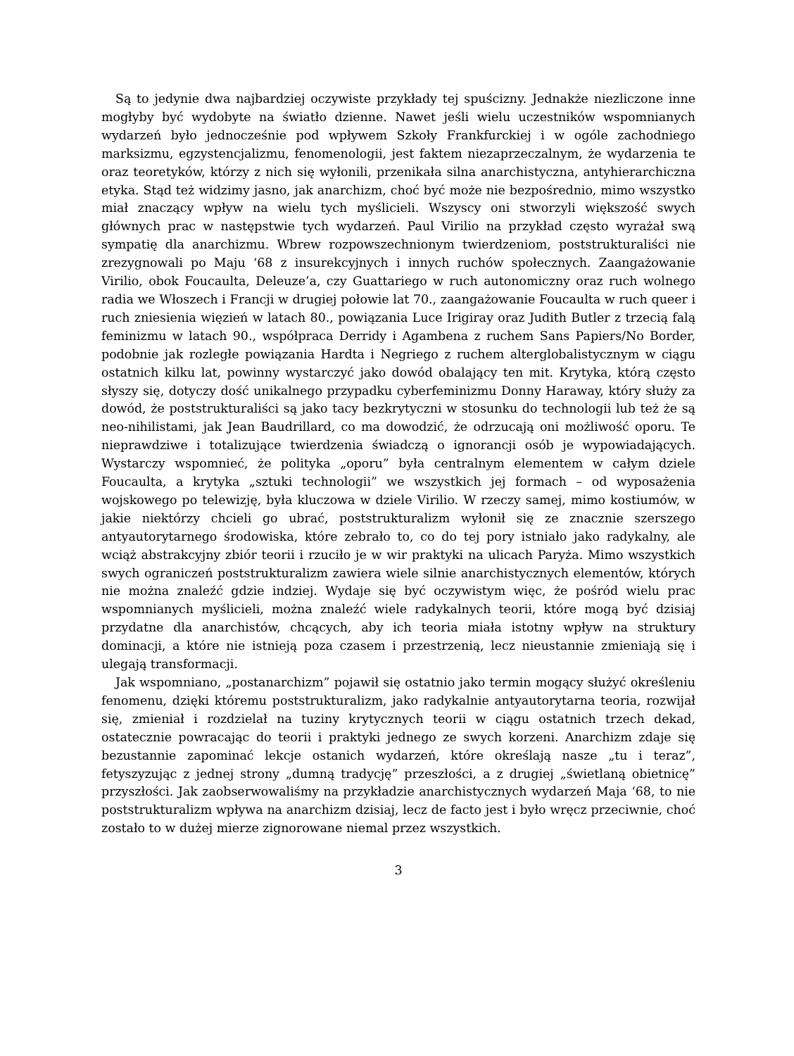Są to jedynie dwa najbardziej oczywiste przykłady tej spuścizny. Jednakże niezliczone inne mogłyby być wydobyte na światło dzienne. Nawet jeśli wielu uczestników wspomnianych wydarzeń było jednocześnie pod wpływem Szkoły Frankfurckiej i w ogóle zachodniego marksizmu, egzystencjalizmu, fenomenologii, jest faktem niezaprzeczalnym, że wydarzenia te oraz teoretyków, którzy z nich się wyłonili, przenikała silna anarchistyczna, antyhierarchiczna etyka. Stąd też widzimy jasno, jak anarchizm, choć być może nie bezpośrednio, mimo wszystko miał znaczący wpływ na wielu tych myślicieli. Wszyscy oni stworzyli większość swych głównych prac w następstwie tych wydarzeń. Paul Virilio na przykład często wyrażał swą sympatię dla anarchizmu. Wbrew rozpowszechnionym twierdzeniom, poststrukturaliści nie zrezygnowali po Maju ‘68 z insurekcyjnych i innych ruchów społecznych. Zaangażowanie Virilio, obok Foucaulta, Deleuze’a, czy Guattariego w ruch autonomiczny oraz ruch wolnego radia we Włoszech i Francji w drugiej połowie lat 70., zaangażowanie Foucaulta w ruch queer i ruch zniesienia więzień w latach 80., powiązania Luce Irigiray oraz Judith Butler z trzecią falą feminizmu w latach 90., współpraca Derridy i Agambena z ruchem Sans Papiers/No Border, podobnie jak rozległe powiązania Hardta i Negriego z ruchem alterglobalistycznym w ciągu ostatnich kilku lat, powinny wystarczyć jako dowód obalający ten mit. Krytyka, którą często słyszy się, dotyczy dość unikalnego przypadku cyberfeminizmu Donny Haraway, który służy za dowód, że poststrukturaliści są jako tacy bezkrytyczni w stosunku do technologii lub też że są neo-nihilistami, jak Jean Baudrillard, co ma dowodzić, że odrzucają oni możliwość oporu. Te nieprawdziwe i totalizujące twierdzenia świadczą o ignorancji osób je wypowiadających. Wystarczy wspomnieć, że polityka „oporu” była centralnym elementem w całym dziele Foucaulta, a krytyka „sztuki technologii” we wszystkich jej formach – od wyposażenia wojskowego po telewizję, była kluczowa w dziele Virilio. W rzeczy samej, mimo kostiumów, w jakie niektórzy chcieli go ubrać, poststrukturalizm wyłonił się ze znacznie szerszego antyautorytarnego środowiska, które zebrało to, co do tej pory istniało jako radykalny, ale wciąż abstrakcyjny zbiór teorii i rzuciło je w wir praktyki na ulicach Paryża. Mimo wszystkich swych ograniczeń poststrukturalizm zawiera wiele silnie anarchistycznych elementów, których nie można znaleźć gdzie indziej. Wydaje się być oczywistym więc, że pośród wielu prac wspomnianych myślicieli, można znaleźć wiele radykalnych teorii, które mogą być dzisiaj przydatne dla anarchistów, chcących, aby ich teoria miała istotny wpływ na struktury dominacji, a które nie istnieją poza czasem i przestrzenią, lecz nieustannie zmieniają się i ulegają transformacji.
Jak wspomniano, „postanarchizm” pojawił się ostatnio jako termin mogący służyć określeniu fenomenu, dzięki któremu poststrukturalizm, jako radykalnie antyautorytarna teoria, rozwijał się, zmieniał i rozdzielał na tuziny krytycznych teorii w ciągu ostatnich trzech dekad, ostatecznie powracając do teorii i praktyki jednego ze swych korzeni. Anarchizm zdaje się bezustannie zapominać lekcje ostanich wydarzeń, które określają nasze „tu i teraz”, fetyszyzując z jednej strony „dumną tradycję” przeszłości, a z drugiej „świetlaną obietnicę” przyszłości. Jak zaobserwowaliśmy na przykładzie anarchistycznych wydarzeń Maja ‘68, to nie poststrukturalizm wpływa na anarchizm dzisiaj, lecz de facto jest i było wręcz przeciwnie, choć zostało to w dużej mierze zignorowane niemal przez wszystkich.
3